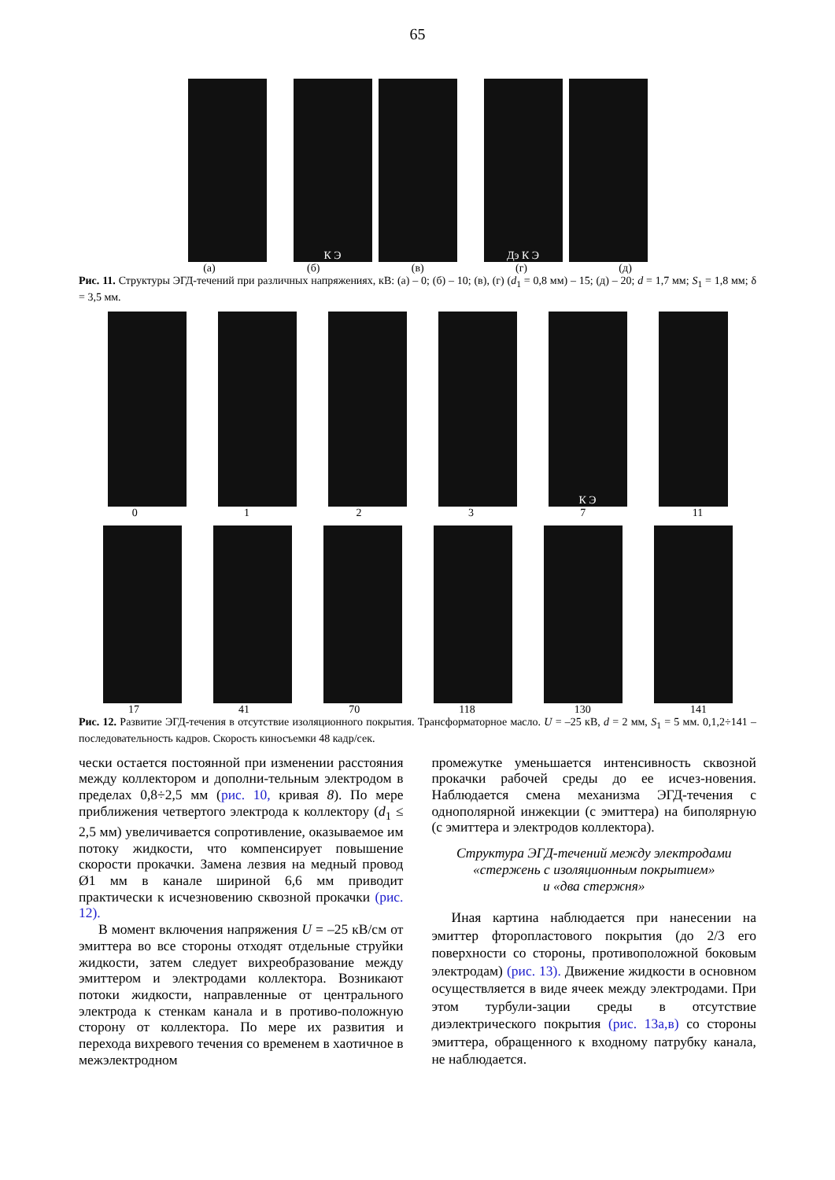65
К Э Дэ К Э
(а) (б) (в) (г) (д)
Рис. 11. Структуры ЭГД-течений при различных напряжениях, кВ: (а) – 0; (б) – 10; (в), (г) (d<sub>1</sub> = 0,8 мм) – 15; (д) – 20; d = 1,7 мм; S<sub>1</sub> = 1,8 мм; δ = 3,5 мм.
К Э
0 1 2 3 7 11
17 41 70 118 130 141
Рис. 12. Развитие ЭГД-течения в отсутствие изоляционного покрытия. Трансформаторное масло. U = –25 кВ, d = 2 мм, S<sub>1</sub> = 5 мм. 0,1,2÷141 – последовательность кадров. Скорость киносъемки 48 кадр/сек.
чески остается постоянной при изменении расстояния между коллектором и дополни-тельным электродом в пределах 0,8÷2,5 мм (рис. 10, кривая 8). По мере приближения четвертого электрода к коллектору (d<sub>1</sub> ≤ 2,5 мм) увеличивается сопротивление, оказываемое им потоку жидкости, что компенсирует повышение скорости прокачки. Замена лезвия на медный провод Ø1 мм в канале шириной 6,6 мм приводит практически к исчезновению сквозной прокачки (рис. 12).
В момент включения напряжения U = –25 кВ/см от эмиттера во все стороны отходят отдельные струйки жидкости, затем следует вихреобразование между эмиттером и электродами коллектора. Возникают потоки жидкости, направленные от центрального электрода к стенкам канала и в противо-положную сторону от коллектора. По мере их развития и перехода вихревого течения со временем в хаотичное в межэлектродном
промежутке уменьшается интенсивность сквозной прокачки рабочей среды до ее исчез-новения. Наблюдается смена механизма ЭГД-течения с однополярной инжекции (с эмиттера) на биполярную (с эмиттера и электродов коллектора).
Структура ЭГД-течений между электродами
«стержень с изоляционным покрытием»
и «два стержня»
Иная картина наблюдается при нанесении на эмиттер фторопластового покрытия (до 2/3 его поверхности со стороны, противоположной боковым электродам) (рис. 13). Движение жидкости в основном осуществляется в виде ячеек между электродами. При этом турбули-зации среды в отсутствие диэлектрического покрытия (рис. 13а,в) со стороны эмиттера, обращенного к входному патрубку канала, не наблюдается.